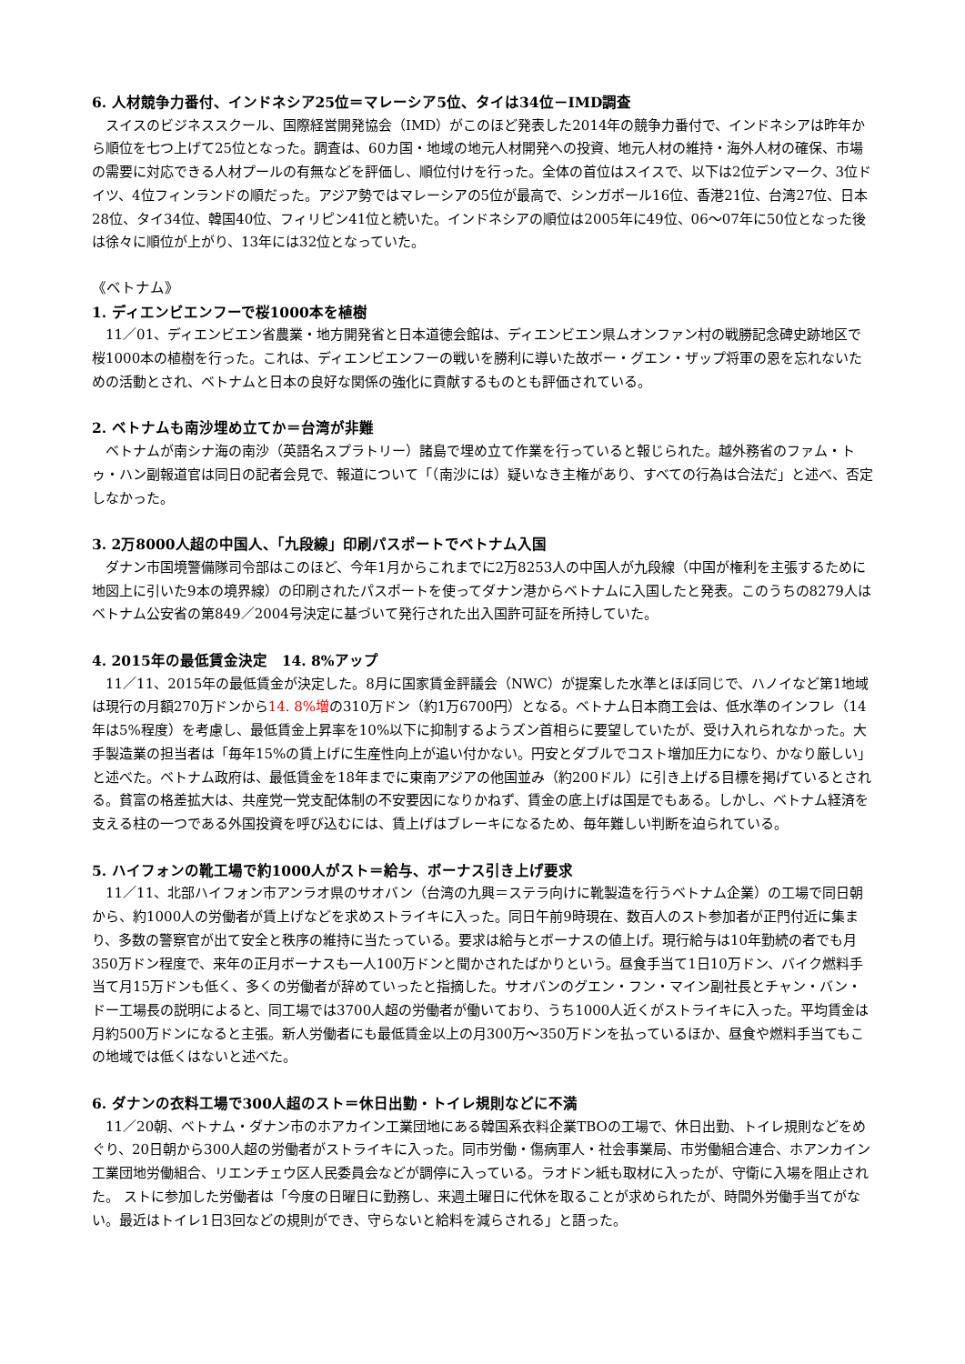6. 人材競争力番付、インドネシア25位＝マレーシア5位、タイは34位－IMD調査
スイスのビジネススクール、国際経営開発協会（IMD）がこのほど発表した2014年の競争力番付で、インドネシアは昨年から順位を七つ上げて25位となった。調査は、60カ国・地域の地元人材開発への投資、地元人材の維持・海外人材の確保、市場の需要に対応できる人材プールの有無などを評価し、順位付けを行った。全体の首位はスイスで、以下は2位デンマーク、3位ドイツ、4位フィンランドの順だった。アジア勢ではマレーシアの5位が最高で、シンガポール16位、香港21位、台湾27位、日本28位、タイ34位、韓国40位、フィリピン41位と続いた。インドネシアの順位は2005年に49位、06～07年に50位となった後は徐々に順位が上がり、13年には32位となっていた。
《ベトナム》
1. ディエンビエンフーで桜1000本を植樹
11／01、ディエンビエン省農業・地方開発省と日本道徳会館は、ディエンビエン県ムオンファン村の戦勝記念碑史跡地区で桜1000本の植樹を行った。これは、ディエンビエンフーの戦いを勝利に導いた故ボー・グエン・ザップ将軍の恩を忘れないための活動とされ、ベトナムと日本の良好な関係の強化に貢献するものとも評価されている。
2. ベトナムも南沙埋め立てか＝台湾が非難
ベトナムが南シナ海の南沙（英語名スプラトリー）諸島で埋め立て作業を行っていると報じられた。越外務省のファム・トゥ・ハン副報道官は同日の記者会見で、報道について「（南沙には）疑いなき主権があり、すべての行為は合法だ」と述べ、否定しなかった。
3. 2万8000人超の中国人、「九段線」印刷パスポートでベトナム入国
ダナン市国境警備隊司令部はこのほど、今年1月からこれまでに2万8253人の中国人が九段線（中国が権利を主張するために地図上に引いた9本の境界線）の印刷されたパスポートを使ってダナン港からベトナムに入国したと発表。このうちの8279人はベトナム公安省の第849／2004号決定に基づいて発行された出入国許可証を所持していた。
4. 2015年の最低賃金決定　14. 8%アップ
11／11、2015年の最低賃金が決定した。8月に国家賃金評議会（NWC）が提案した水準とほぼ同じで、ハノイなど第1地域は現行の月額270万ドンから14. 8%増の310万ドン（約1万6700円）となる。ベトナム日本商工会は、低水準のインフレ（14年は5%程度）を考慮し、最低賃金上昇率を10%以下に抑制するようズン首相らに要望していたが、受け入れられなかった。大手製造業の担当者は「毎年15%の賃上げに生産性向上が追い付かない。円安とダブルでコスト増加圧力になり、かなり厳しい」と述べた。ベトナム政府は、最低賃金を18年までに東南アジアの他国並み（約200ドル）に引き上げる目標を掲げているとされる。貧富の格差拡大は、共産党一党支配体制の不安要因になりかねず、賃金の底上げは国是でもある。しかし、ベトナム経済を支える柱の一つである外国投資を呼び込むには、賃上げはブレーキになるため、毎年難しい判断を迫られている。
5. ハイフォンの靴工場で約1000人がスト＝給与、ボーナス引き上げ要求
11／11、北部ハイフォン市アンラオ県のサオバン（台湾の九興＝ステラ向けに靴製造を行うベトナム企業）の工場で同日朝から、約1000人の労働者が賃上げなどを求めストライキに入った。同日午前9時現在、数百人のスト参加者が正門付近に集まり、多数の警察官が出て安全と秩序の維持に当たっている。要求は給与とボーナスの値上げ。現行給与は10年勤続の者でも月350万ドン程度で、来年の正月ボーナスも一人100万ドンと聞かされたばかりという。昼食手当て1日10万ドン、バイク燃料手当て月15万ドンも低く、多くの労働者が辞めていったと指摘した。サオバンのグエン・フン・マイン副社長とチャン・バン・ドー工場長の説明によると、同工場では3700人超の労働者が働いており、うち1000人近くがストライキに入った。平均賃金は月約500万ドンになると主張。新人労働者にも最低賃金以上の月300万～350万ドンを払っているほか、昼食や燃料手当てもこの地域では低くはないと述べた。
6. ダナンの衣料工場で300人超のスト＝休日出勤・トイレ規則などに不満
11／20朝、ベトナム・ダナン市のホアカイン工業団地にある韓国系衣料企業TBOの工場で、休日出勤、トイレ規則などをめぐり、20日朝から300人超の労働者がストライキに入った。同市労働・傷病軍人・社会事業局、市労働組合連合、ホアンカイン工業団地労働組合、リエンチェウ区人民委員会などが調停に入っている。ラオドン紙も取材に入ったが、守衛に入場を阻止された。 ストに参加した労働者は「今度の日曜日に勤務し、来週土曜日に代休を取ることが求められたが、時間外労働手当てがない。最近はトイレ1日3回などの規則ができ、守らないと給料を減らされる」と語った。